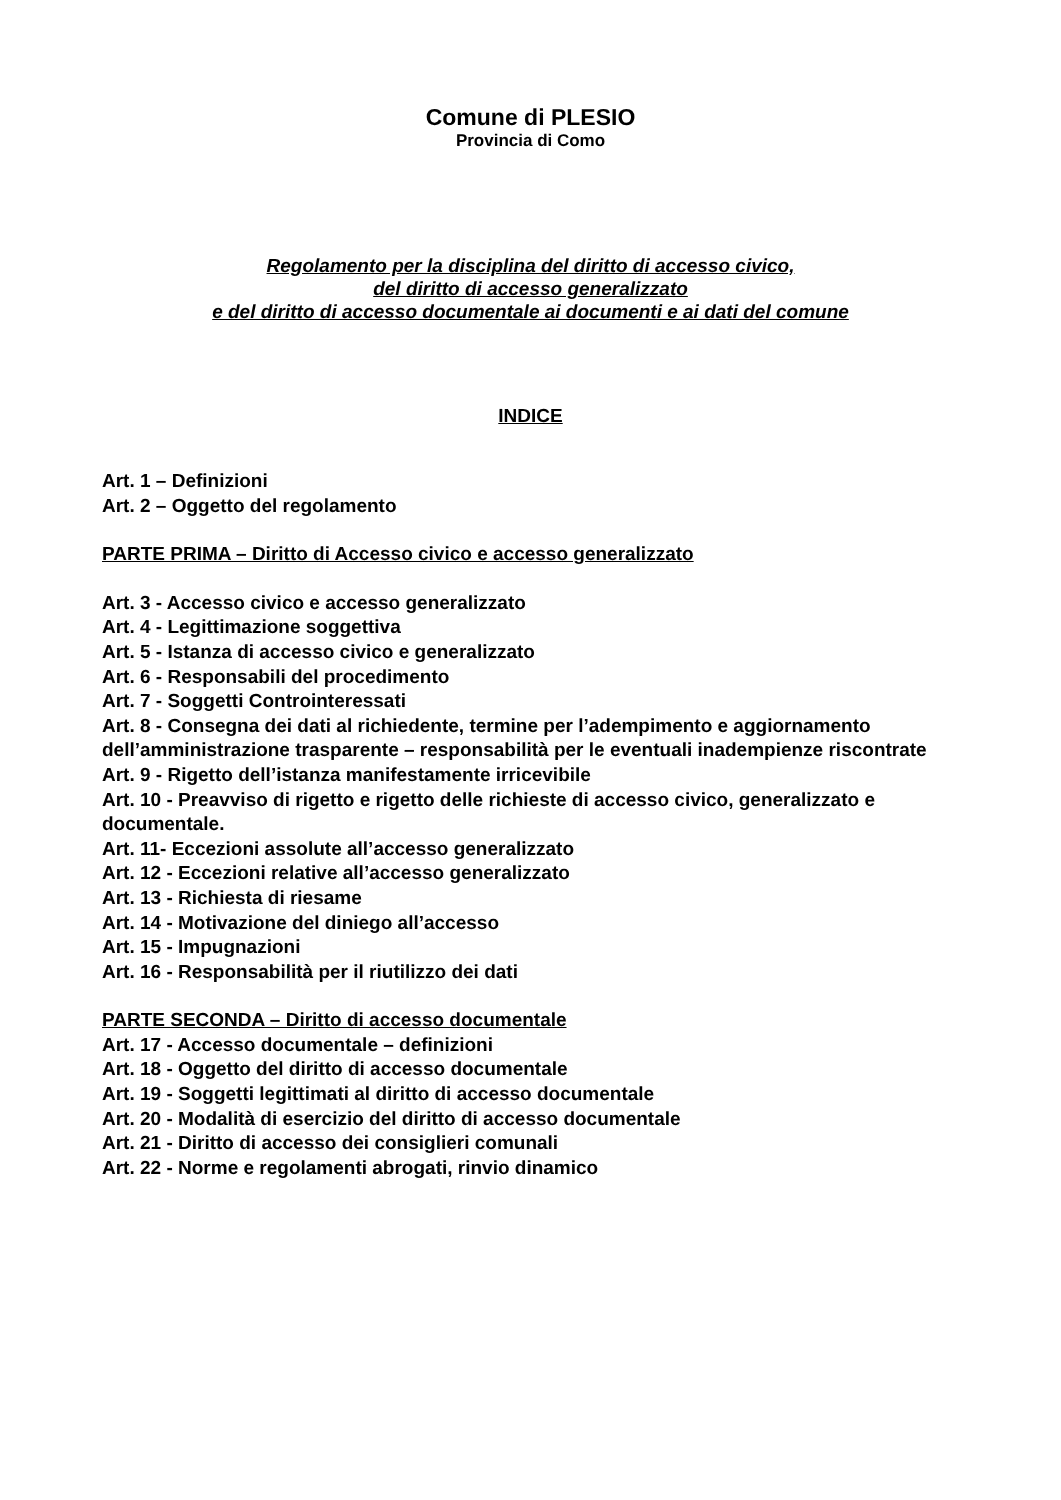Comune di PLESIO
Provincia di Como
Regolamento per la disciplina del diritto di accesso civico,
del diritto di accesso generalizzato
e del diritto di accesso documentale ai documenti e ai dati del comune
INDICE
Art. 1 – Definizioni
Art. 2 – Oggetto del regolamento
PARTE PRIMA – Diritto di Accesso civico e accesso generalizzato
Art. 3 - Accesso civico e accesso generalizzato
Art. 4 - Legittimazione soggettiva
Art. 5 - Istanza di accesso civico e generalizzato
Art. 6 - Responsabili del procedimento
Art. 7 - Soggetti Controinteressati
Art. 8 - Consegna dei dati al richiedente, termine per l’adempimento e aggiornamento dell’amministrazione trasparente – responsabilità per le eventuali inadempienze riscontrate
Art. 9 - Rigetto dell’istanza manifestamente irricevibile
Art. 10 - Preavviso di rigetto e rigetto delle richieste di accesso civico, generalizzato e documentale.
Art. 11- Eccezioni assolute all’accesso generalizzato
Art. 12 - Eccezioni relative all’accesso generalizzato
Art. 13 - Richiesta di riesame
Art. 14 - Motivazione del diniego all’accesso
Art. 15 - Impugnazioni
Art. 16 - Responsabilità per il riutilizzo dei dati
PARTE SECONDA – Diritto di accesso documentale
Art. 17 - Accesso documentale – definizioni
Art. 18 - Oggetto del diritto di accesso documentale
Art. 19 - Soggetti legittimati al diritto di accesso documentale
Art. 20 - Modalità di esercizio del diritto di accesso documentale
Art. 21 - Diritto di accesso dei consiglieri comunali
Art. 22 - Norme e regolamenti abrogati, rinvio dinamico